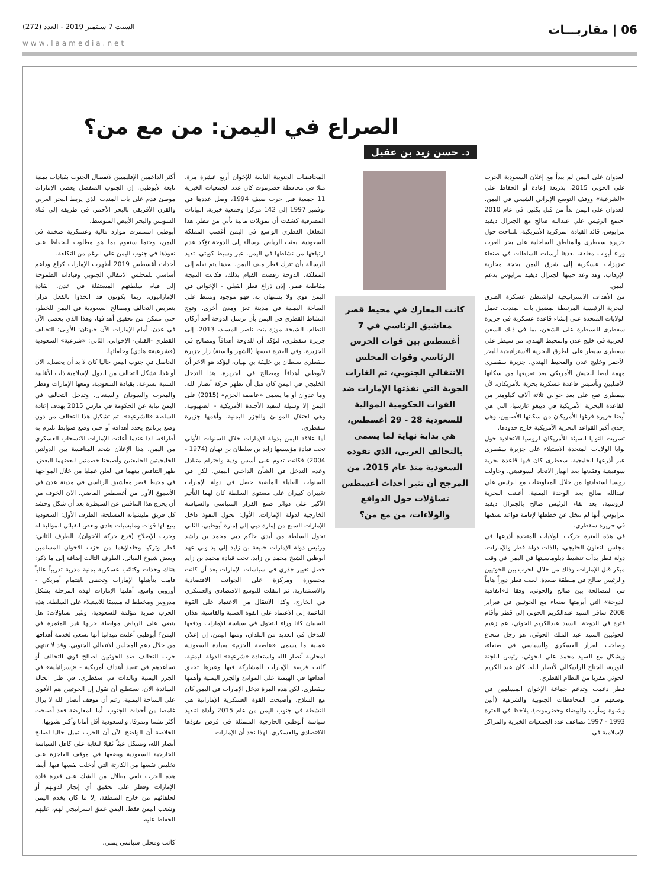06 | مقاربـــات
السبت 7 سبتمبر 2019 - العدد (272)
www.laamedia.net
الصراع في اليمن: من مع من؟
د. حسن زيد بن عقيل
العدوان على اليمن لم يبدأ مع إعلان السعودية الحرب على الحوثي 2015، بذريعة إعادة أو الحفاظ على «الشرعية» ووقف التوسع الإيراني الشيعي في اليمن. العدوان على اليمن بدأ من قبل بكثير. في عام 2010 اجتمع الرئيس علي عبدالله صالح مع الجنرال ديفيد بترايوس، قائد القيادة المركزية الأمريكية، للتباحث حول جزيرة سقطرى والمناطق الساحلية على بحر العرب وراء أبواب مغلقة. بعدها أرسلت السلطات في صنعاء تعزيزات عسكرية إلى شرق اليمن بحجة محاربة الإرهاب، وقد وعد حينها الجنرال ديفيد بترايوس بدعم اليمن.
من الأهداف الاستراتيجية لواشنطن عسكرة الطرق البحرية الرئيسية المرتبطة بمضيق باب المندب. تعمل الولايات المتحدة على إنشاء قاعدة عسكرية في جزيرة سقطرى للسيطرة على الشحن، بما في ذلك السفن الحربية في خليج عدن والمحيط الهندي. من سيطر على سقطرى سيطر على الطرق البحرية الاستراتيجية للبحر الأحمر وخليج عدن والمحيط الهندي. جزيرة سقطرى مهمة أيضا للجيش الأمريكي بعد تفريغها من سكانها الأصليين وتأسيس قاعدة عسكرية بحرية للأمريكان، لأن سقطرى تقع على بعد حوالي ثلاثة آلاف كيلومتر من القاعدة البحرية الأمريكية في دييغو غارسيا، التي هي أيضا جزيرة فرغها الأمريكان من سكانها الأصليين، وهي إحدى أكبر القواعد البحرية الأمريكية خارج حدودها.
تسربت النوايا السيئة للأمريكان لروسيا الاتحادية حول نوايا الولايات المتحدة الاستيلاء على جزيرة سقطرى عبر أذرعها الخليجية. سقطرى كان فيها قاعدة بحرية سوفييتية وفقدتها بعد انهيار الاتحاد السوفييتي، وحاولت روسيا استعادتها من خلال المفاوضات مع الرئيس علي عبدالله صالح بعد الوحدة اليمنية. أعلنت البحرية الروسية، بعد لقاء الرئيس صالح بالجنرال ديفيد بترايوس، أنها لم تتخل عن خططها لإقامة قواعد لسفنها في جزيرة سقطرى.
في هذه الفترة حركت الولايات المتحدة أذرعها في مجلس التعاون الخليجي، بالذات دولة قطر والإمارات. دولة قطر بدأت تنشيط دبلوماسيتها في اليمن في وقت مبكر قبل الإمارات، وذلك من خلال الحرب بين الحوثيين والرئيس صالح في منطقة صعدة. لعبت قطر دوراً هاماً في المصالحة بين صالح والحوثي. وفقا لـ«اتفاقية الدوحة» التي أبرمتها صنعاء مع الحوثيين في فبراير 2008 سافر السيد عبدالكريم الحوثي إلى قطر وأقام فترة في الدوحة. السيد عبدالكريم الحوثي، عم زعيم الحوثيين السيد عبد الملك الحوثي، هو رجل شجاع وصاحب القرار العسكري والسياسي في صنعاء، ويشكل مع السيد محمد علي الحوثي، رئيس اللجنة الثورية، الجناح الراديكالي لأنصار الله. كان عبد الكريم الحوثي مقربا من النظام القطري.
قطر دعمت وتدعم جماعة الإخوان المسلمين في توسعهم في المحافظات الجنوبية والشرقية (أبين وشبوة ومأرب والبيضاء وحضرموت). يلاحظ في الفترة 1993 - 1997 تضاعف عدد الجمعيات الخيرية والمراكز الإسلامية في
كانت المعارك في محيط قصر معاشيق الرئاسي في 7 أغسطس بين قوات الحرس الرئاسي وقوات المجلس الانتقالي الجنوبي، ثم الغارات الجوية التي نفذتها الإمارات ضد القوات الحكومية الموالية للسعودية 28 - 29 أغسطس، هي بداية نهاية لما يسمى بالتحالف العربي، الذي تقوده السعودية منذ عام 2015. من المرجح أن تثير أحداث أغسطس تساؤلات حول الدوافع والولاءات، من مع من؟
المحافظات الجنوبية التابعة للإخوان أربع عشرة مرة. مثلا في محافظة حضرموت كان عدد الجمعيات الخيرية 11 جمعية قبل حرب صيف 1994، وصل عددها في نوفمبر 1997 إلى 142 مركزا وجمعية خيرية. البيانات المصرفية كشفت أن تمويلات مالية تأتي من قطر. هذا التغلغل القطري الواسع في اليمن أغضب المملكة السعودية. بعثت الرياض برسالة إلى الدوحة تؤكد عدم ارتياحها من نشاطها في اليمن، عبر وسيط كويتي. تفيد الرسالة بأن تترك قطر ملف اليمن. بعدها يتم نقله إلى المملكة. الدوحة رفضت القيام بذلك، فكانت النتيجة مقاطعة قطر. إذن ذراع قطر القبلي - الإخواني في اليمن قوي ولا يستهان به، فهو موجود ونشط على الساحة اليمنية في مدينة تعز ومدن أخرى. وتوج النشاط القطري في اليمن بأن ترسل الدوحة أحد أركان النظام، الشيخة موزة بنت ناصر المسند، 2013، إلى جزيرة سقطرى، لتؤكد أن للدوحة أهدافاً ومصالح في الجزيرة. وفي الفترة نفسها (الشهر والسنة) زار جزيرة سقطرى سلطان بن خليفة بن نهيان، ليؤكد هو الآخر أن لأبوظبي أهدافاً ومصالح في الجزيرة. هذا التدخل الخليجي في اليمن كان قبل أن تظهر حركة أنصار الله. وما عدوان أو ما يسمى «عاصفة الحزم» (2015) على اليمن إلا وسيلة لتنفيذ الأجندة الأمريكية - الصهيونية، وهي احتلال الموانئ والجزر اليمنية، وأهمها جزيرة سقطرى.
أما علاقة اليمن بدولة الإمارات خلال السنوات الأولى تحت قيادة مؤسسها زايد بن سلطان بن نهيان (1974 - 2004) فكانت تقوم على أسس ودية واحترام متبادل وعدم التدخل في الشأن الداخلي اليمني. لكن في السنوات القليلة الماضية حصل في دولة الإمارات تغييران كبيران على مستوى السلطة كان لهما التأثير الأكبر على دوائر صنع القرار السياسي والسياسة الخارجية لدولة الإمارات. الأول: تحول النفوذ داخل الإمارات السبع من إمارة دبي إلى إمارة أبوظبي، الثاني تحول السلطة من أيدي حاكم دبي محمد بن راشد ورئيس دولة الإمارات خليفة بن زايد إلى يد ولي عهد أبوظبي الشيخ محمد بن زايد. تحت قيادة محمد بن زايد حصل تغيير جذري في سياسات الإمارات بعد أن كانت محصورة ومركزة على الجوانب الاقتصادية والاستثمارية. ثم انتقلت للتوسع الاقتصادي والعسكري في الخارج، وكذا الانتقال من الاعتماد على القوة الناعمة إلى الاعتماد على القوة الصلبة والقاسية. هذان السببان كانا وراء التحول في سياسة الإمارات ودفعها للتدخل في العديد من البلدان، ومنها اليمن. إن إعلان عملية ما يسمى «عاصفة الحزم» بقيادة السعودية لمحاربة أنصار الله واستعادة «شرعية» الدولة اليمنية، كانت فرصة الإمارات للمشاركة فيها وعبرها تحقق أهدافها في الهيمنة على الموانئ والجزر اليمنية وأهمها سقطرى. لكن هذه المرة تدخل الإمارات في اليمن كان مع السلاح، وأصبحت القوة العسكرية الإماراتية هي النشطة في جنوب اليمن من عام 2015 وأداة لتنفيذ سياسة أبوظبي الخارجية المتمثلة في فرض نفوذها الاقتصادي والعسكري. لهذا نجد أن الإمارات
أكثر الداعمين الإقليميين لانفصال الجنوب بقيادات يمنية تابعة لأبوظبي. إن الجنوب المنفصل يعطي الإمارات موطئ قدم على باب المندب الذي يربط البحر العربي والقرن الأفريقي بالبحر الأحمر، في طريقه إلى قناة السويس والبحر الأبيض المتوسط.
أبوظبي استثمرت موارد مالية وعسكرية ضخمة في اليمن، وحتما ستقوم بما هو مطلوب للحفاظ على نفوذها في جنوب اليمن على الرغم من التكلفة.
أحداث أغسطس 2019 أظهرت الإمارات كراع وداعم أساسي للمجلس الانتقالي الجنوبي وقياداته الطموحة إلى قيام سلطتهم المستقلة في عدن. القادة الإماراتيون، ربما يكونون قد اتخذوا بالفعل قرارا بتعريض التحالف ومصالح السعودية في اليمن للخطر، حتى تتمكن من تحقيق أهدافها، وهذا الذي يحصل الآن في عدن. أمام الإمارات الآن جبهتان: الأولى: التحالف القطري -القبلي- الإخواني، الثاني: «شرعية» السعودية («شرعية» هادي) وحلفائها.
الحاصل في جنوب اليمن حاليا كان لا بد أن يحصل، الآن أو غدا. تشكل التحالف من الدول الإسلامية ذات الأغلبية السنية بسرعة، بقيادة السعودية، ومعها الإمارات وقطر والمغرب والسودان والسنغال. وتدخل التحالف في اليمن نيابة عن الحكومة في مارس 2015 بهدف إعادة السلطة «الشرعية». تم تشكيل هذا التحالف من دون وضع برنامج يحدد أهدافه أو حتى وضع ضوابط تلتزم به أطرافه. لذا عندما أعلنت الإمارات الانسحاب العسكري من اليمن، هذا الإعلان شحذ المنافسة بين الدولتين الخليجيتين الحليفتين وأصبحتا خصمتين لبعضهما البعض. ظهر التناقض بينهما في العلن عمليا من خلال المواجهة في محيط قصر معاشيق الرئاسي في مدينة عدن في الأسبوع الأول من أغسطس الماضي. الآن الخوف من أن يخرج هذا التنافس عن السيطرة بعد أن شكل وحشد كل فريق مليشياته المسلحة، الطرف الأول: السعودية يتبع لها قوات ومليشيات هادي وبعض القبائل الموالية له وحزب الإصلاح (فرع حركة الاخوان). الطرف الثاني: قطر وتركيا وحلفاؤهما من حزب الاخوان المسلمين وبعض شيوخ القبائل. الطرف الثالث إضافة إلى ما ذكر: هناك وحدات وكتائب عسكرية يمنية مدربة تدريباً عالياً قامت بتأهيلها الإمارات وتحظى باهتمام أمريكي - أوروبي واسع. أهلتها الإمارات لهذه المرحلة بشكل مدروس ومخطط له مسبقا للاستيلاء على السلطة. هذه الحرب ضربة مؤلمة للسعودية، وتثير تساؤلات: هل ينبغي على الرياض مواصلة حربها غير المثمرة في اليمن؟ أبوظبي أعلنت ميدانيا أنها تسعى لخدمة أهدافها من خلال دعم المجلس الانتقالي الجنوبي. وقد لا تنتهي حرب التحالف ضد الحوثيين لصالح قوى التحالف أو تساعدهم في تنفيذ أهداف أمريكية - «إسرائيلية» في الجزر اليمنية وبالذات في سقطرى. في ظل الحالة السائدة الآن، نستطيع أن نقول إن الحوثيين هم الأقوى على الساحة اليمنية، رغم أن موقف أنصار الله لا يزال غامضا من أحداث الجنوب. أما المعارضة فقد أصبحت أكثر تشتتا وتمزقا، والسعودية أقل أمانا وأكثر تشويها.
الخلاصة أن الواضح الآن أن الحرب تميل حاليا لصالح أنصار الله، وتشكل عبئاً ثقيلا للغاية على كاهل السياسة الخارجية السعودية ويضعها في موقف العاجزة على تخليص نفسها من الكارثة التي أدخلت نفسها فيها. أيضا هذه الحرب تلقي بظلال من الشك على قدرة قادة الإمارات وقطر على تحقيق أي إنجاز لدولهم أو لحلفائهم من خارج المنطقة، إلا ما كان يخدم اليمن وشعب اليمن فقط. اليمن عمق استراتيجي لهم، عليهم الحفاظ عليه.
كاتب ومحلل سياسي يمني.